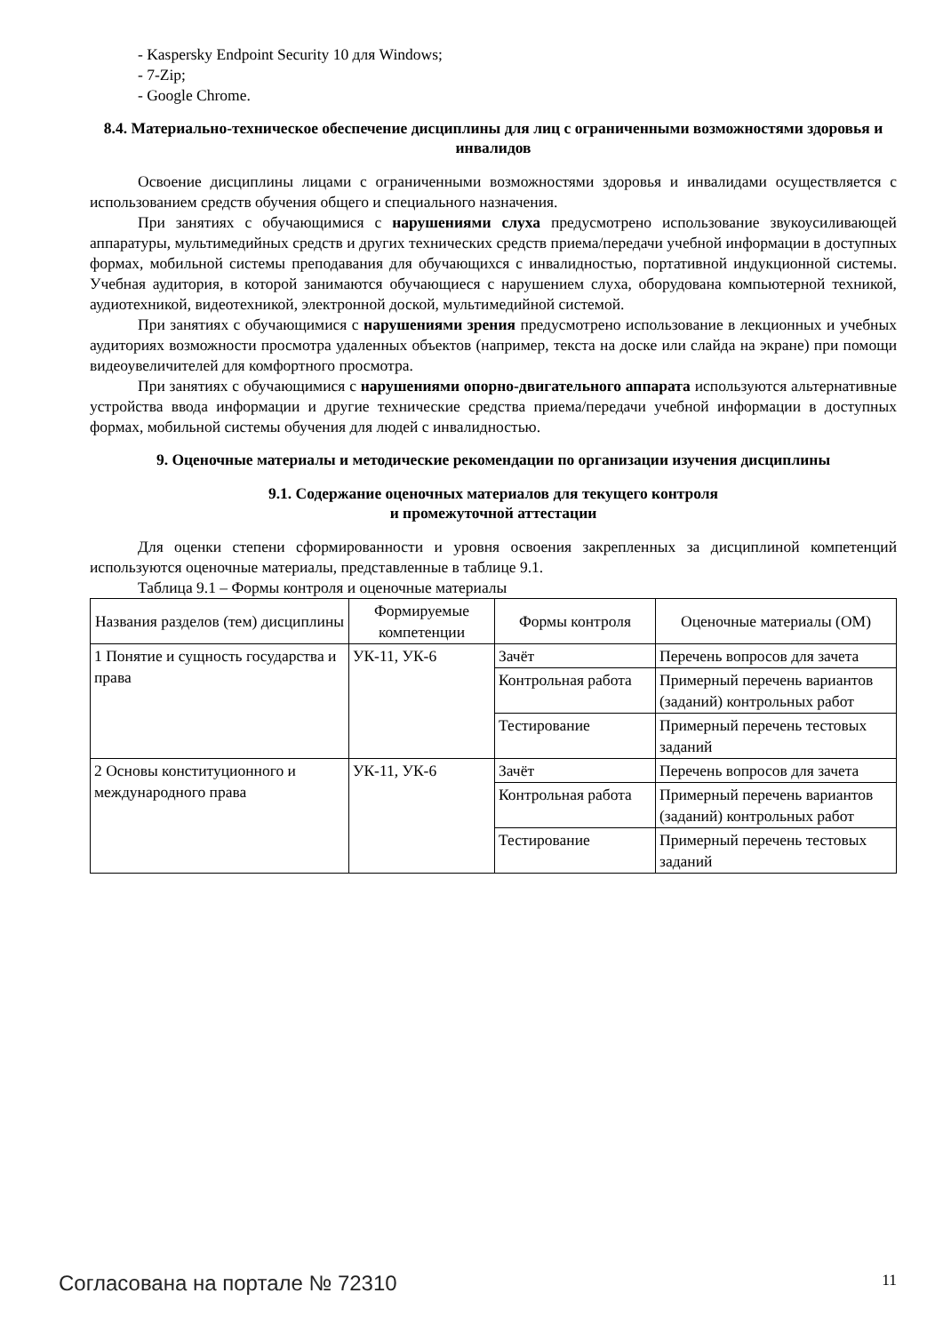- Kaspersky Endpoint Security 10 для Windows;
- 7-Zip;
- Google Chrome.
8.4. Материально-техническое обеспечение дисциплины для лиц с ограниченными возможностями здоровья и инвалидов
Освоение дисциплины лицами с ограниченными возможностями здоровья и инвалидами осуществляется с использованием средств обучения общего и специального назначения.
При занятиях с обучающимися с нарушениями слуха предусмотрено использование звукоусиливающей аппаратуры, мультимедийных средств и других технических средств приема/передачи учебной информации в доступных формах, мобильной системы преподавания для обучающихся с инвалидностью, портативной индукционной системы. Учебная аудитория, в которой занимаются обучающиеся с нарушением слуха, оборудована компьютерной техникой, аудиотехникой, видеотехникой, электронной доской, мультимедийной системой.
При занятиях с обучающимися с нарушениями зрения предусмотрено использование в лекционных и учебных аудиториях возможности просмотра удаленных объектов (например, текста на доске или слайда на экране) при помощи видеоувеличителей для комфортного просмотра.
При занятиях с обучающимися с нарушениями опорно-двигательного аппарата используются альтернативные устройства ввода информации и другие технические средства приема/передачи учебной информации в доступных формах, мобильной системы обучения для людей с инвалидностью.
9. Оценочные материалы и методические рекомендации по организации изучения дисциплины
9.1. Содержание оценочных материалов для текущего контроля
и промежуточной аттестации
Для оценки степени сформированности и уровня освоения закрепленных за дисциплиной компетенций используются оценочные материалы, представленные в таблице 9.1.
Таблица 9.1 – Формы контроля и оценочные материалы
| Названия разделов (тем) дисциплины | Формируемые компетенции | Формы контроля | Оценочные материалы (ОМ) |
| --- | --- | --- | --- |
| 1 Понятие и сущность государства и права | УК-11, УК-6 | Зачёт | Перечень вопросов для зачета |
| | | Контрольная работа | Примерный перечень вариантов (заданий) контрольных работ |
| | | Тестирование | Примерный перечень тестовых заданий |
| 2 Основы конституционного и международного права | УК-11, УК-6 | Зачёт | Перечень вопросов для зачета |
| | | Контрольная работа | Примерный перечень вариантов (заданий) контрольных работ |
| | | Тестирование | Примерный перечень тестовых заданий |
Согласована на портале № 72310 11